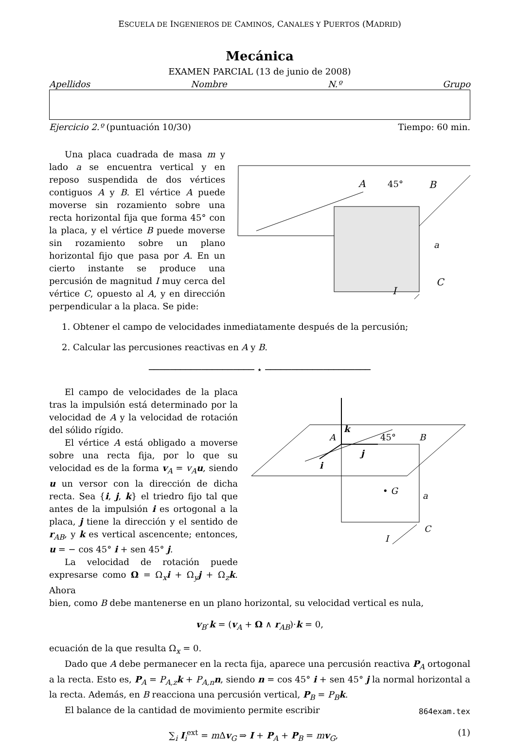ESCUELA DE INGENIEROS DE CAMINOS, CANALES Y PUERTOS (MADRID)
Mecánica
EXAMEN PARCIAL (13 de junio de 2008)
Apellidos Nombre N.º Grupo
Ejercicio 2.º (puntuación 10/30) Tiempo: 60 min.
Una placa cuadrada de masa m y lado a se encuentra vertical y en reposo suspendida de dos vértices contiguos A y B. El vértice A puede moverse sin rozamiento sobre una recta horizontal fija que forma 45° con la placa, y el vértice B puede moverse sin rozamiento sobre un plano horizontal fijo que pasa por A. En un cierto instante se produce una percusión de magnitud I muy cerca del vértice C, opuesto al A, y en dirección perpendicular a la placa. Se pide:
A
45°
B
a
C
I
1. Obtener el campo de velocidades inmediatamente después de la percusión;
2. Calcular las percusiones reactivas en A y B.
──────────────────── ⋆ ────────────────────
El campo de velocidades de la placa tras la impulsión está determinado por la velocidad de A y la velocidad de rotación del sólido rígido.
El vértice A está obligado a moverse sobre una recta fija, por lo que su velocidad es de la forma v<sub>A</sub> = v<sub>A</sub> u, siendo u un versor con la dirección de dicha recta. Sea {i, j, k} el triedro fijo tal que antes de la impulsión i es ortogonal a la placa, j tiene la dirección y el sentido de r<sub>AB</sub>, y k es vertical ascencente; entonces, u = − cos 45° i + sen 45° j.
La velocidad de rotación puede expresarse como Ω = Ω<sub>x</sub>i + Ω<sub>y</sub>j + Ω<sub>z</sub>k. Ahora
k
A
45°
j
i
B
• G
a
C
I
bien, como B debe mantenerse en un plano horizontal, su velocidad vertical es nula,
v<sub>B</sub>·k = (v<sub>A</sub> + Ω ∧ r<sub>AB</sub>)·k = 0,
ecuación de la que resulta Ω<sub>x</sub> = 0.
Dado que A debe permanecer en la recta fija, aparece una percusión reactiva P<sub>A</sub> ortogonal a la recta. Esto es, P<sub>A</sub> = P<sub>A,z</sub>k + P<sub>A,n</sub>n, siendo n = cos 45° i + sen 45° j la normal horizontal a la recta. Además, en B reacciona una percusión vertical, P<sub>B</sub> = P<sub>B</sub>k.
El balance de la cantidad de movimiento permite escribir
∑<sub>i</sub> I<sub>i</sub><sup>ext</sup> = m Δv<sub>G</sub> ⇒ I + P<sub>A</sub> + P<sub>B</sub> = mv<sub>G</sub>, (1)
864exam.tex